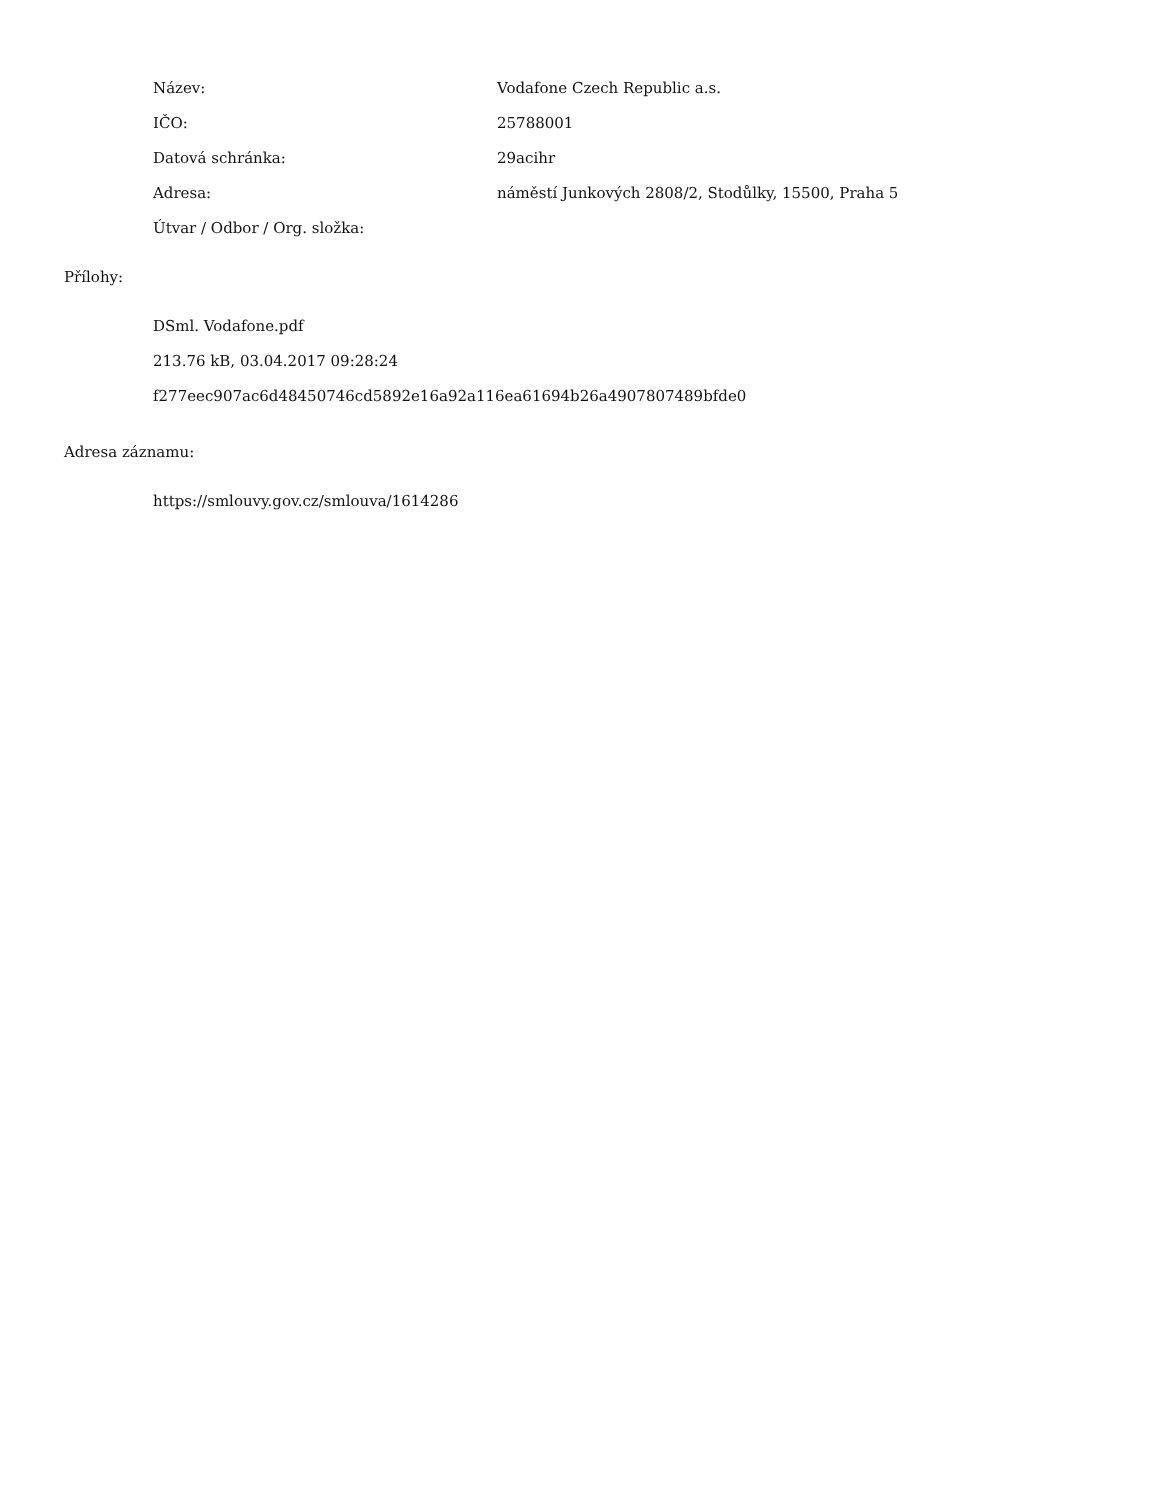| Název: | Vodafone Czech Republic a.s. |
| IČO: | 25788001 |
| Datová schránka: | 29acihr |
| Adresa: | náměstí Junkových 2808/2, Stodůlky, 15500, Praha 5 |
| Útvar / Odbor / Org. složka: | |
Přílohy:
DSml. Vodafone.pdf
213.76 kB, 03.04.2017 09:28:24
f277eec907ac6d48450746cd5892e16a92a116ea61694b26a4907807489bfde0
Adresa záznamu:
https://smlouvy.gov.cz/smlouva/1614286